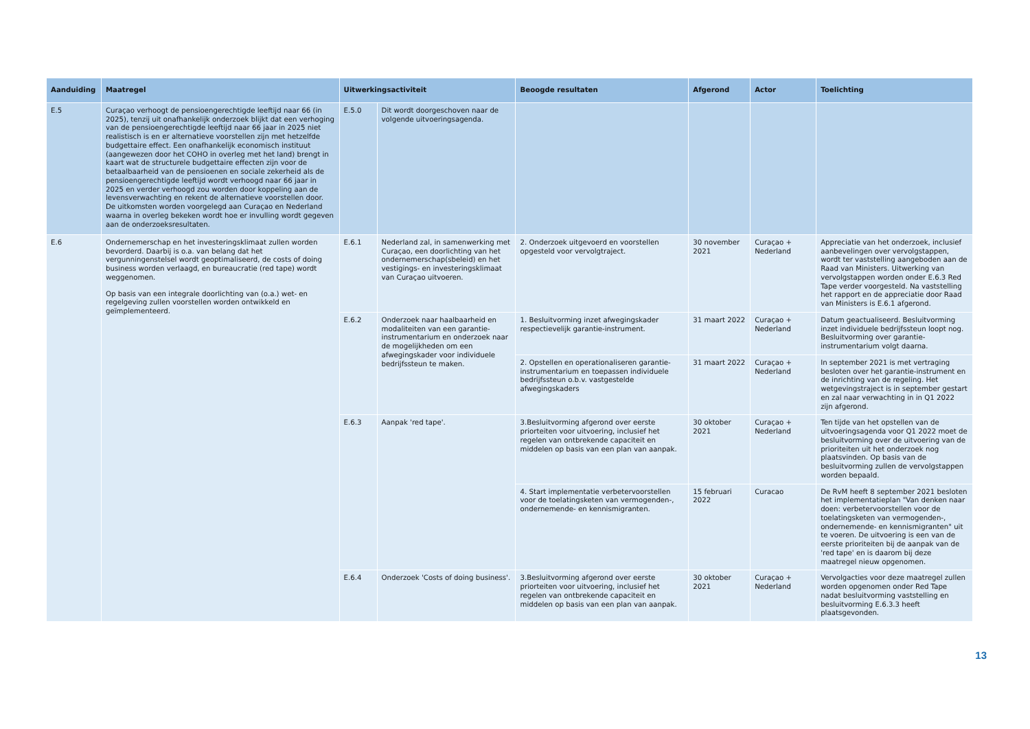| Aanduiding | Maatregel | Uitwerkingsactiviteit | | Beoogde resultaten | Afgerond | Actor | Toelichting |
| --- | --- | --- | --- | --- | --- | --- | --- |
| E.5 | Curaçao verhoogt de pensioengerechtigde leeftijd naar 66 (in 2025), tenzij uit onafhankelijk onderzoek blijkt dat een verhoging van de pensioengerechtigde leeftijd naar 66 jaar in 2025 niet realistisch is en er alternatieve voorstellen zijn met hetzelfde budgettaire effect. Een onafhankelijk economisch instituut (aangewezen door het COHO in overleg met het land) brengt in kaart wat de structurele budgettaire effecten zijn voor de betaalbaarheid van de pensioenen en sociale zekerheid als de pensioengerechtigde leeftijd wordt verhoogd naar 66 jaar in 2025 en verder verhoogd zou worden door koppeling aan de levensverwachting en rekent de alternatieve voorstellen door. De uitkomsten worden voorgelegd aan Curaçao en Nederland waarna in overleg bekeken wordt hoe er invulling wordt gegeven aan de onderzoeksresultaten. | E.5.0 | Dit wordt doorgeschoven naar de volgende uitvoeringsagenda. | | | | |
| E.6 | Ondernemerschap en het investeringsklimaat zullen worden bevorderd. Daarbij is o.a. van belang dat het vergunningenstelsel wordt geoptimaliseerd, de costs of doing business worden verlaagd, en bureaucratie (red tape) wordt weggenomen. Op basis van een integrale doorlichting van (o.a.) wet- en regelgeving zullen voorstellen worden ontwikkeld en geïmplementeerd. | E.6.1 | Nederland zal, in samenwerking met Curaçao, een doorlichting van het ondernemerschap(sbeleid) en het vestigings- en investeringsklimaat van Curaçao uitvoeren. | 2. Onderzoek uitgevoerd en voorstellen opgesteld voor vervolgtraject. | 30 november 2021 | Curaçao + Nederland | Appreciatie van het onderzoek, inclusief aanbevelingen over vervolgstappen, wordt ter vaststelling aangeboden aan de Raad van Ministers. Uitwerking van vervolgstappen worden onder E.6.3 Red Tape verder voorgesteld. Na vaststelling het rapport en de appreciatie door Raad van Ministers is E.6.1 afgerond. |
| | | E.6.2 | Onderzoek naar haalbaarheid en modaliteiten van een garantie-instrumentarium en onderzoek naar de mogelijkheden om een afwegingskader voor individuele bedrijfssteun te maken. | 1. Besluitvorming inzet afwegingskader respectievelijk garantie-instrument. | 31 maart 2022 | Curaçao + Nederland | Datum geactualiseerd. Besluitvorming inzet individuele bedrijfssteun loopt nog. Besluitvorming over garantie-instrumentarium volgt daarna. |
| | | | | 2. Opstellen en operationaliseren garantie-instrumentarium en toepassen individuele bedrijfssteun o.b.v. vastgestelde afwegingskaders | 31 maart 2022 | Curaçao + Nederland | In september 2021 is met vertraging besloten over het garantie-instrument en de inrichting van de regeling. Het wetgevingstraject is in september gestart en zal naar verwachting in in Q1 2022 zijn afgerond. |
| | | E.6.3 | Aanpak 'red tape'. | 3.Besluitvorming afgerond over eerste priorteiten voor uitvoering, inclusief het regelen van ontbrekende capaciteit en middelen op basis van een plan van aanpak. | 30 oktober 2021 | Curaçao + Nederland | Ten tijde van het opstellen van de uitvoeringsagenda voor Q1 2022 moet de besluitvorming over de uitvoering van de prioriteiten uit het onderzoek nog plaatsvinden. Op basis van de besluitvorming zullen de vervolgstappen worden bepaald. |
| | | | | 4. Start implementatie verbetervoorstellen voor de toelatingsketen van vermogenden-, ondernemende- en kennismigranten. | 15 februari 2022 | Curacao | De RvM heeft 8 september 2021 besloten het implementatieplan "Van denken naar doen: verbetervoorstellen voor de toelatingsketen van vermogenden-, ondernemende- en kennismigranten" uit te voeren. De uitvoering is een van de eerste prioriteiten bij de aanpak van de 'red tape' en is daarom bij deze maatregel nieuw opgenomen. |
| | | E.6.4 | Onderzoek 'Costs of doing business'. | 3.Besluitvorming afgerond over eerste priorteiten voor uitvoering, inclusief het regelen van ontbrekende capaciteit en middelen op basis van een plan van aanpak. | 30 oktober 2021 | Curaçao + Nederland | Vervolgacties voor deze maatregel zullen worden opgenomen onder Red Tape nadat besluitvorming vaststelling en besluitvorming E.6.3.3 heeft plaatsgevonden. |
13